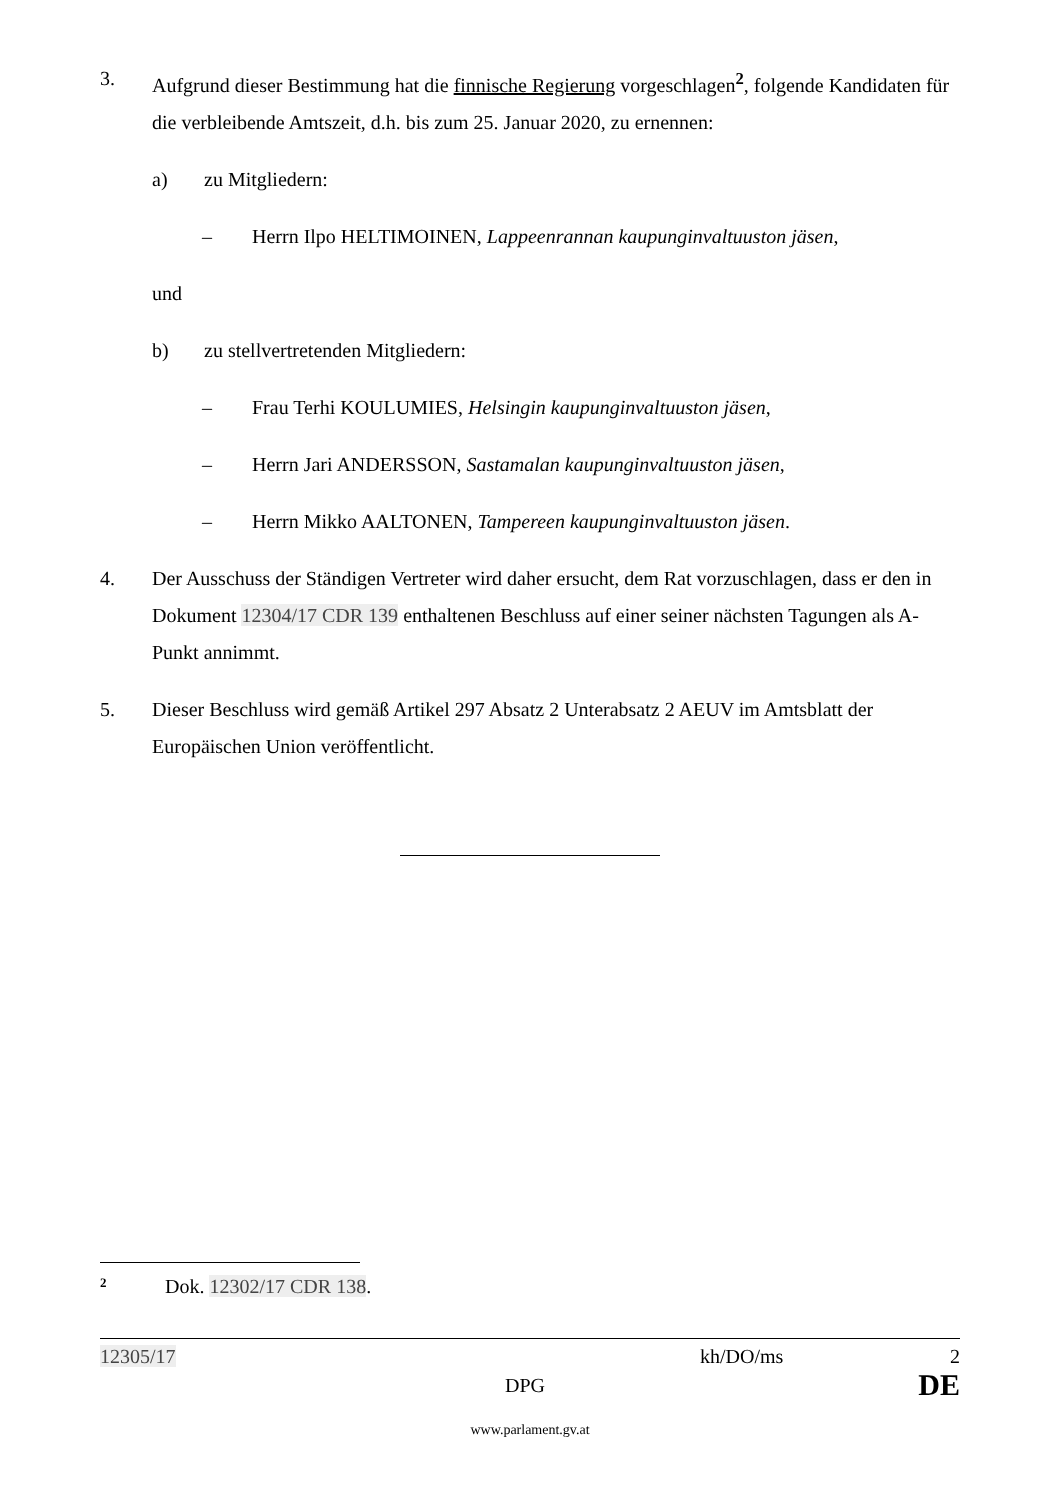3. Aufgrund dieser Bestimmung hat die finnische Regierung vorgeschlagen<sup>2</sup>, folgende Kandidaten für die verbleibende Amtszeit, d.h. bis zum 25. Januar 2020, zu ernennen:
a) zu Mitgliedern:
– Herrn Ilpo HELTIMOINEN, Lappeenrannan kaupunginvaltuuston jäsen,
und
b) zu stellvertretenden Mitgliedern:
– Frau Terhi KOULUMIES, Helsingin kaupunginvaltuuston jäsen,
– Herrn Jari ANDERSSON, Sastamalan kaupunginvaltuuston jäsen,
– Herrn Mikko AALTONEN, Tampereen kaupunginvaltuuston jäsen.
4. Der Ausschuss der Ständigen Vertreter wird daher ersucht, dem Rat vorzuschlagen, dass er den in Dokument 12304/17 CDR 139 enthaltenen Beschluss auf einer seiner nächsten Tagungen als A-Punkt annimmt.
5. Dieser Beschluss wird gemäß Artikel 297 Absatz 2 Unterabsatz 2 AEUV im Amtsblatt der Europäischen Union veröffentlicht.
2 Dok. 12302/17 CDR 138.
12305/17 kh/DO/ms 2
DPG DE
www.parlament.gv.at